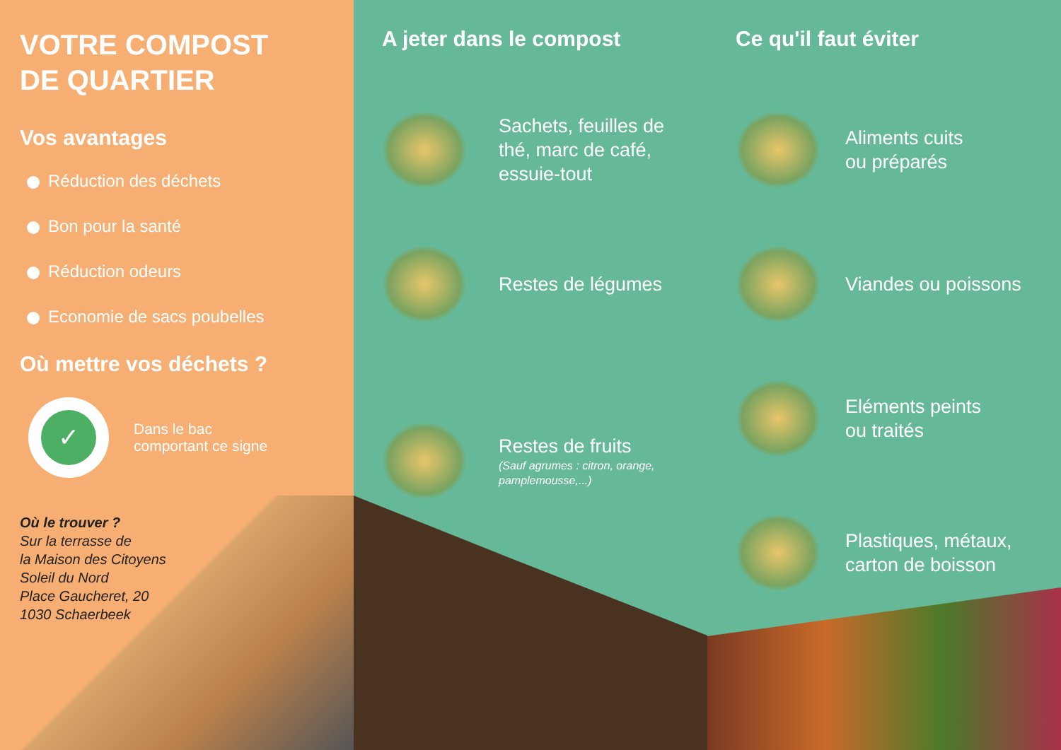VOTRE COMPOST
DE QUARTIER
Vos avantages
Réduction des déchets
Bon pour la santé
Réduction odeurs
Economie de sacs poubelles
Où mettre vos déchets ?
✓
Dans le bac
comportant ce signe
Où le trouver ?
Sur la terrasse de
la Maison des Citoyens
Soleil du Nord
Place Gaucheret, 20
1030 Schaerbeek
A jeter dans le compost
Sachets, feuilles de thé, marc de café, essuie-tout
Restes de légumes
Restes de fruits
(Sauf agrumes : citron, orange, pamplemousse,...)
Ce qu'il faut éviter
Aliments cuits
ou préparés
Viandes ou poissons
Eléments peints
ou traités
Plastiques, métaux,
carton de boisson